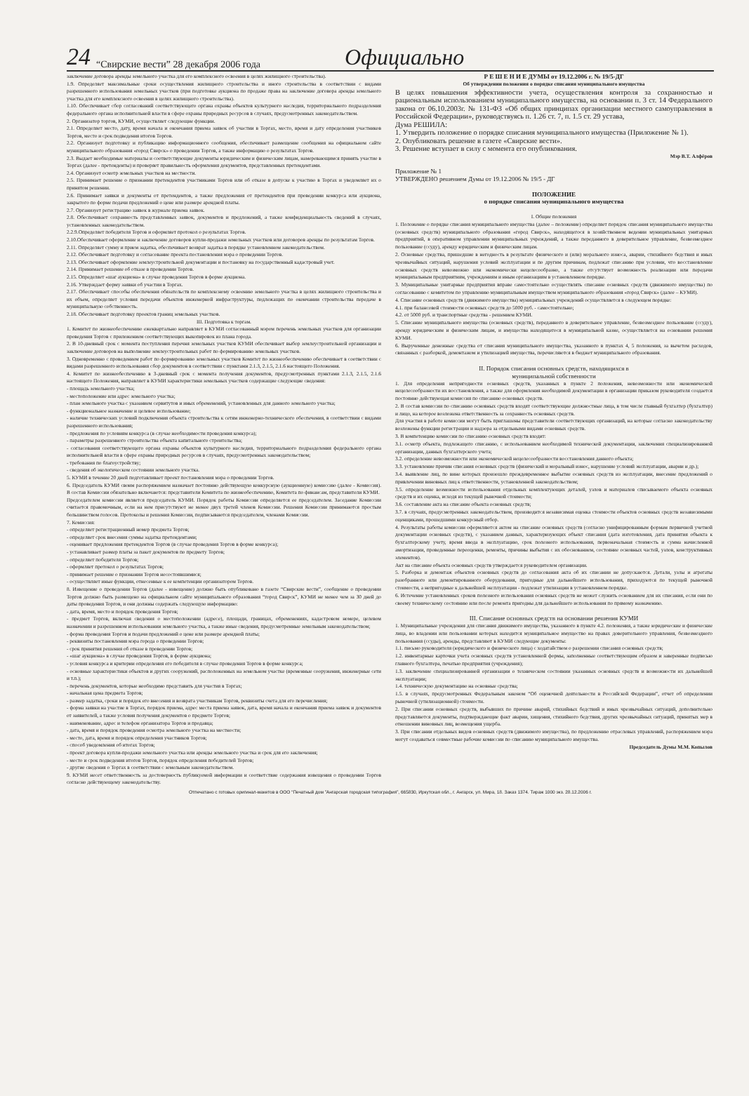24 “Свирские вести” 28 декабря 2006 года Официально
заключение договора аренды земельного участка для его комплексного освоения в целях жилищного строительства).
1.9. Определяет максимальные сроки осуществления жилищного строительства и иного строительства в соответствии с видами разрешенного использования земельных участков (при подготовке аукциона по продаже права на заключение договора аренды земельного участка для его комплексного освоения в целях жилищного строительства).
1.10. Обеспечивает сбор согласований соответствующего органа охраны объектов культурного наследия, территориального подразделения федерального органа исполнительной власти в сфере охраны природных ресурсов в случаях, предусмотренных законодательством.
2. Организатор торгов, КУМИ, осуществляет следующие функции.
2.1. Определяет место, дату, время начала и окончания приема заявок об участии в Торгах, место, время и дату определения участников Торгов, место и срок подведения итогов Торгов.
2.2. Организует подготовку и публикацию информационного сообщения, обеспечивает размещение сообщения на официальном сайте муниципального образования «город Свирск» о проведении Торгов, а также информацию о результатах Торгов.
2.3. Выдает необходимые материалы и соответствующие документы юридическим и физическим лицам, намеревающимся принять участие в Торгах (далее - претенденты) и проверяет правильность оформления документов, представленных претендентами.
2.4. Организует осмотр земельных участков на местности.
2.5. Принимает решение о признании претендентов участниками Торгов или об отказе в допуске к участию в Торгах и уведомляет их о принятом решении.
2.6. Принимает заявки и документы от претендентов, а также предложения от претендентов при проведении конкурса или аукциона, закрытого по форме подачи предложений о цене или размере арендной платы.
2.7. Организует регистрацию заявок в журнале приема заявок.
2.8. Обеспечивает сохранность представленных заявок, документов и предложений, а также конфиденциальность сведений в случаях, установленных законодательством.
2.2.9.Определяет победителя Торгов и оформляет протокол о результатах Торгов.
2.10.Обеспечивает оформление и заключение договоров купли-продажи земельных участков или договоров аренды по результатам Торгов.
2.11. Определяет сумму и прием задатка, обеспечивает возврат задатка в порядке установленном законодательством.
2.12. Обеспечивает подготовку и согласование проекта постановления мэра о проведении Торгов.
2.13. Обеспечивает оформление землеустроительной документации и постановку на государственный кадастровый учет.
2.14. Принимает решение об отказе в проведении Торгов.
2.15. Определяет «шаг аукциона» в случае проведения Торгов в форме аукциона.
2.16. Утверждает форму заявки об участии в Торгах.
2.17. Обеспечивает способы обеспечения обязательств по комплексному освоению земельного участка в целях жилищного строительства и их объем, определяет условия передачи объектов инженерной инфраструктуры, подлежащих по окончании строительства передаче в муниципальную собственность.
2.18. Обеспечивает подготовку проектов границ земельных участков.
III. Подготовка к торгам.
1. Комитет по жизнеобеспечению ежеквартально направляет в КУМИ согласованный мэром перечень земельных участков для организации проведения Торгов с приложением соответствующих выкопировок из плана города.
2. В 10-дневный срок с момента поступления перечня земельных участков КУМИ обеспечивает выбор землеустроительной организации и заключение договоров на выполнение землеустроительных работ по формированию земельных участков.
3. Одновременно с проведением работ по формированию земельных участков Комитет по жизнеобеспечению обеспечивает в соответствии с видами разрешенного использования сбор документов в соответствии с пунктами 2.1.3, 2.1.5, 2.1.6 настоящего Положения.
4. Комитет по жизнеобеспечению в 3-дневный срок с момента получения документов, предусмотренных пунктами 2.1.3, 2.1.5, 2.1.6 настоящего Положения, направляет в КУМИ характеристики земельных участков содержащие следующие сведения:
- площадь земельного участка;
- местоположение или адрес земельного участка;
- план земельного участка с указанием сервитутов и иных обременений, установленных для данного земельного участка;
- функциональное назначение и целевое использование;
- наличие технических условий подключения объекта строительства к сетям инженерно-технического обеспечения, в соответствии с видами разрешенного использования;
- предложения по условиям конкурса (в случае необходимости проведения конкурса);
- параметры разрешенного строительства объекта капитального строительства;
- согласования соответствующего органа охраны объектов культурного наследия, территориального подразделения федерального органа исполнительной власти в сфере охраны природных ресурсов в случаях, предусмотренных законодательством;
- требования по благоустройству;
- сведения об экологическом состоянии земельного участка.
5. КУМИ в течение 20 дней подготавливает проект постановления мэра о проведении Торгов.
6. Председатель КУМИ своим распоряжением назначает постоянно действующую конкурсную (аукционную) комиссию (далее - Комиссия). В состав Комиссии обязательно включаются: представители Комитета по жизнеобеспечению, Комитета по финансам, представители КУМИ.
Председателем комиссии является председатель КУМИ. Порядок работы Комиссии определяется ее председателем. Заседание Комиссии считается правомочным, если на нем присутствуют не менее двух третей членов Комиссии. Решения Комиссии принимаются простым большинством голосов. Протоколы и решения Комиссии, подписываются председателем, членами Комиссии.
7. Комиссия:
- определяет регистрационный номер предмета Торгов;
- определяет срок внесения суммы задатка претендентами;
- оценивает предложения претендентов Торгов (в случае проведения Торгов в форме конкурса);
- устанавливает размер платы за пакет документов по предмету Торгов;
- определяет победителя Торгов;
- оформляет протокол о результатах Торгов;
- принимает решение о признании Торгов несостоявшимися;
- осуществляет иные функции, отнесенные к ее компетенции организатором Торгов.
8. Извещение о проведении Торгов (далее - извещение) должно быть опубликовано в газете “Свирские вести”, сообщение о проведении Торгов должно быть размещено на официальном сайте муниципального образования “город Свирск”, КУМИ не менее чем за 30 дней до даты проведения Торгов, и они должны содержать следующую информацию:
- дата, время, место и порядок проведения Торгов;
- предмет Торгов, включая сведения о местоположении (адресе), площади, границах, обременениях, кадастровом номере, целевом назначении и разрешенном использовании земельного участка, а также иные сведения, предусмотренные земельным законодательством;
- форма проведения Торгов и подачи предложений о цене или размере арендной платы;
- реквизиты постановления мэра города о проведении Торгов;
- срок принятия решения об отказе в проведении Торгов;
- «шаг аукциона» в случае проведения Торгов, в форме аукциона;
- условия конкурса и критерии определения его победителя в случае проведения Торгов в форме конкурса;
- основные характеристики объектов и других сооружений, расположенных на земельном участке (временные сооружения, инженерные сети и т.п.);
- перечень документов, которые необходимо представить для участия в Торгах;
- начальная цена предмета Торгов;
- размер задатка, сроки и порядок его внесения и возврата участникам Торгов, реквизиты счета для его перечисления;
- форма заявки на участие в Торгах, порядок приема, адрес места приема заявок, дата, время начала и окончания приема заявок и документов от заявителей, а также условия получения документов о предмете Торгов;
- наименование, адрес и телефон организатора Торгов и продавца;
- дата, время и порядок проведения осмотра земельного участка на местности;
- место, дата, время и порядок определения участников Торгов;
- способ уведомления об итогах Торгов;
- проект договора купли-продажи земельного участка или аренды земельного участка и срок для его заключения;
- место и срок подведения итогов Торгов, порядок определения победителей Торгов;
- другие сведения о Торгах в соответствии с земельным законодательством.
9. КУМИ несет ответственность за достоверность публикуемой информации и соответствие содержания извещения о проведении Торгов согласно действующему законодательству.
Р Е Ш Е Н И Е ДУМЫ от 19.12.2006 г. № 19/5-ДГ
Об утверждении положения о порядке списания муниципального имущества
В целях повышения эффективности учета, осуществления контроля за сохранностью и рациональным использованием муниципального имущества, на основании п. 3 ст. 14 Федерального закона от 06.10.2003г. № 131-ФЗ «Об общих принципах организации местного самоуправления в Российской Федерации», руководствуясь п. 1.26 ст. 7, п. 1.5 ст. 29 устава,
Дума РЕШИЛА:
1. Утвердить положение о порядке списания муниципального имущества (Приложение № 1).
2. Опубликовать решение в газете «Свирские вести».
3. Решение вступает в силу с момента его опубликования.
Мэр В.Т. Алфёров
Приложение № 1
УТВЕРЖДЕНО решением Думы от 19.12.2006 № 19/5 - ДГ
ПОЛОЖЕНИЕ
о порядке списания муниципального имущества
I. Общие положения
1. Положение о порядке списания муниципального имущества (далее – положение) определяет порядок списания муниципального имущества (основных средств) муниципального образования «город Свирск», находящегося в хозяйственном ведении муниципальных унитарных предприятий, в оперативном управлении муниципальных учреждений, а также переданного в доверительное управление, безвозмездное пользование (ссуду), аренду юридическим и физическим лицам.
2. Основные средства, пришедшие в негодность в результате физического и (или) морального износа, аварии, стихийного бедствия и иных чрезвычайных ситуаций, нарушения условий эксплуатации и по другим причинам, подлежат списанию при условии, что восстановление основных средств невозможно или экономически нецелесообразно, а также отсутствует возможность реализации или передачи муниципальным предприятиям, учреждениям и иным организациям в установленном порядке.
3. Муниципальные унитарные предприятия вправе самостоятельно осуществлять списание основных средств (движимого имущества) по согласованию с комитетом по управлению муниципальным имуществом муниципального образования «город Свирск» (далее – КУМИ).
4. Списание основных средств (движимого имущества) муниципальных учреждений осуществляется в следующем порядке:
4.1. при балансовой стоимости основных средств до 5000 руб. - самостоятельно;
4.2. от 5000 руб. и транспортные средства - решением КУМИ.
5. Списание муниципального имущества (основных средств), переданного в доверительное управление, безвозмездное пользование (ссуду), аренду юридическим и физическим лицам, и имущества находящегося в муниципальной казне, осуществляется на основании решения КУМИ.
6. Вырученные денежные средства от списания муниципального имущества, указанного в пунктах 4, 5 положения, за вычетом расходов, связанных с разборкой, демонтажом и утилизацией имущества, перечисляются в бюджет муниципального образования.
II. Порядок списания основных средств, находящихся в
муниципальной собственности
1. Для определения непригодности основных средств, указанных в пункте 2 положения, невозможности или экономической нецелесообразности их восстановления, а также для оформления необходимой документации в организации приказом руководителя создается постоянно действующая комиссия по списанию основных средств.
2. В состав комиссии по списанию основных средств входят соответствующие должностные лица, в том числе главный бухгалтер (бухгалтер) и лицо, на которое возложена ответственность за сохранность основных средств.
Для участия в работе комиссии могут быть приглашены представители соответствующих организаций, на которые согласно законодательству возложены функции регистрации и надзора за отдельными видами основных средств.
3. В компетенцию комиссии по списанию основных средств входит:
3.1. осмотр объекта, подлежащего списанию, с использованием необходимой технической документации, заключения специализированной организации, данных бухгалтерского учета;
3.2. определение невозможности или экономической нецелесообразности восстановления данного объекта;
3.3. установление причин списания основных средств (физический и моральный износ, нарушение условий эксплуатации, аварии и др.);
3.4. выявление лиц, по вине которых произошло преждевременное выбытие основных средств из эксплуатации, внесение предложений о привлечении виновных лиц к ответственности, установленной законодательством;
3.5. определение возможности использования отдельных комплектующих деталей, узлов и материалов списываемого объекта основных средств и их оценка, исходя из текущей рыночной стоимости;
3.6. составление акта на списание объекта основных средств;
3.7. в случаях, предусмотренных законодательством, производится независимая оценка стоимости объектов основных средств независимыми оценщиками, прошедшими конкурсный отбор.
4. Результаты работы комиссии оформляются актом на списание основных средств (согласно унифицированным формам первичной учетной документации основных средств), с указанием данных, характеризующих объект списания (дата изготовления, дата принятия объекта к бухгалтерскому учету, время ввода в эксплуатацию, срок полезного использования, первоначальная стоимость и сумма начисленной амортизации, проведенные переоценки, ремонты, причины выбытия с их обоснованием, состояние основных частей, узлов, конструктивных элементов).
Акт на списание объекта основных средств утверждается руководителем организации.
5. Разборка и демонтаж объектов основных средств до согласования акта об их списании не допускаются. Детали, узлы и агрегаты разобранного или демонтированного оборудования, пригодные для дальнейшего использования, приходуются по текущей рыночной стоимости, а непригодные к дальнейшей эксплуатации - подлежат утилизации в установленном порядке.
6. Истечение установленных сроков полезного использования основных средств не может служить основанием для их списания, если они по своему техническому состоянию или после ремонта пригодны для дальнейшего использования по прямому назначению.
III. Списание основных средств на основании решения КУМИ
1. Муниципальные учреждения для списания движимого имущества, указанного в пункте 4.2. положения, а также юридические и физические лица, во владении или пользовании которых находится муниципальное имущество на правах доверительного управления, безвозмездного пользования (ссуды), аренды, представляют в КУМИ следующие документы:
1.1. письмо руководителя (юридического и физического лица) с ходатайством о разрешении списания основных средств;
1.2. инвентарные карточки учета основных средств установленной формы, заполненные соответствующим образом и заверенные подписью главного бухгалтера, печатью предприятия (учреждения);
1.3. заключение специализированной организации о техническом состоянии указанных основных средств и возможности их дальнейшей эксплуатации;
1.4. техническую документацию на основные средства;
1.5. в случаях, предусмотренных Федеральным законом “Об оценочной деятельности в Российской Федерации”, отчет об определении рыночной (утилизационной) стоимости.
2. При списании основных средств, выбывших по причине аварий, стихийных бедствий и иных чрезвычайных ситуаций, дополнительно представляются документы, подтверждающие факт аварии, хищения, стихийного бедствия, других чрезвычайных ситуаций, принятых мер в отношении виновных лиц, возмещения ущерба.
3. При списании отдельных видов основных средств (движимого имущества), по предложению отраслевых управлений, распоряжением мэра могут создаваться совместные рабочие комиссии по списанию муниципального имущества.
Председатель Думы М.М. Копылов
Отпечатано с готовых оригинал-макетов в ООО “Печатный дом ”Ангарская городская типография”, 665830, Иркутская обл., г. Ангарск, ул. Мира, 18. Заказ 1374. Тираж 1000 экз. 28.12.2006 г.